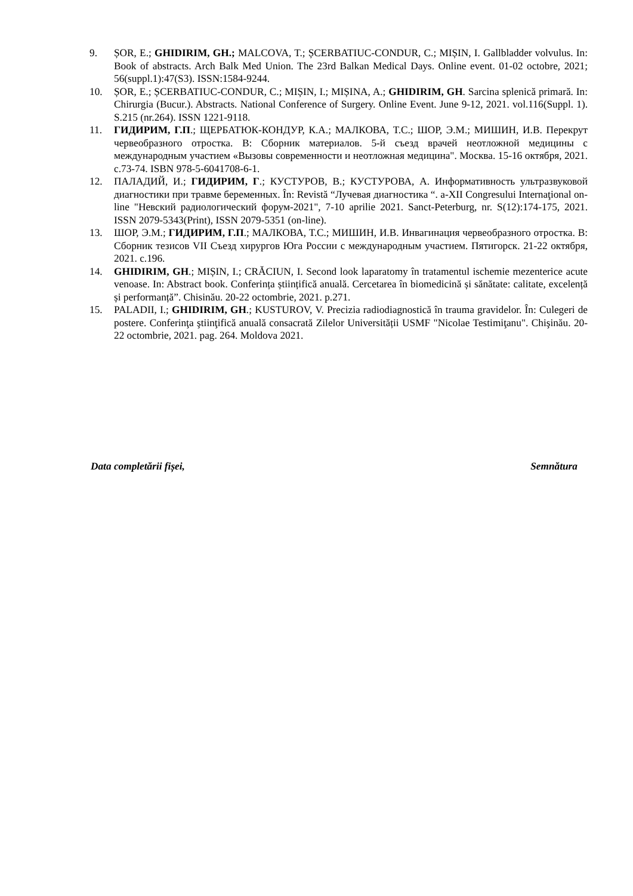9. ȘOR, E.; GHIDIRIM, GH.; MALCOVA, T.; ȘCERBATIUC-CONDUR, C.; MIȘIN, I. Gallbladder volvulus. In: Book of abstracts. Arch Balk Med Union. The 23rd Balkan Medical Days. Online event. 01-02 octobre, 2021; 56(suppl.1):47(S3). ISSN:1584-9244.
10. ȘOR, E.; ȘCERBATIUC-CONDUR, C.; MIȘIN, I.; MIȘINA, A.; GHIDIRIM, GH. Sarcina splenică primară. In: Chirurgia (Bucur.). Abstracts. National Conference of Surgery. Online Event. June 9-12, 2021. vol.116(Suppl. 1). S.215 (nr.264). ISSN 1221-9118.
11. ГИДИРИМ, Г.П.; ЩЕРБАТЮК-КОНДУР, К.А.; МАЛКОВА, Т.С.; ШОР, Э.М.; МИШИН, И.В. Перекрут червеобразного отростка. В: Сборник материалов. 5-й съезд врачей неотложной медицины с международным участием «Вызовы современности и неотложная медицина". Москва. 15-16 октября, 2021. с.73-74. ISBN 978-5-6041708-6-1.
12. ПАЛАДИЙ, И.; ГИДИРИМ, Г.; КУСТУРОВ, В.; КУСТУРОВА, А. Информативность ультразвуковой диагностики при травме беременных. În: Revistă “Лучевая диагностика “. a-XII Congresului Internaţional on-line "Невский радиологический форум-2021", 7-10 aprilie 2021. Sanct-Peterburg, nr. S(12):174-175, 2021. ISSN 2079-5343(Print), ISSN 2079-5351 (on-line).
13. ШОР, Э.М.; ГИДИРИМ, Г.П.; МАЛКОВА, Т.С.; МИШИН, И.В. Инвагинация червеобразного отростка. В: Сборник тезисов VII Съезд хирургов Юга России с международным участием. Пятигорск. 21-22 октября, 2021. с.196.
14. GHIDIRIM, GH.; MIȘIN, I.; CRĂCIUN, I. Second look laparatomy în tratamentul ischemie mezenterice acute venoase. In: Abstract book. Conferința științifică anuală. Cercetarea în biomedicină și sănătate: calitate, excelență și performanță”. Chisinău. 20-22 octombrie, 2021. p.271.
15. PALADII, I.; GHIDIRIM, GH.; KUSTUROV, V. Precizia radiodiagnostică în trauma gravidelor. În: Culegeri de postere. Conferinţa ştiinţifică anuală consacrată Zilelor Universității USMF "Nicolae Testimiţanu". Chişinău. 20-22 octombrie, 2021. pag. 264. Moldova 2021.
Data completării fișei, Semnătura